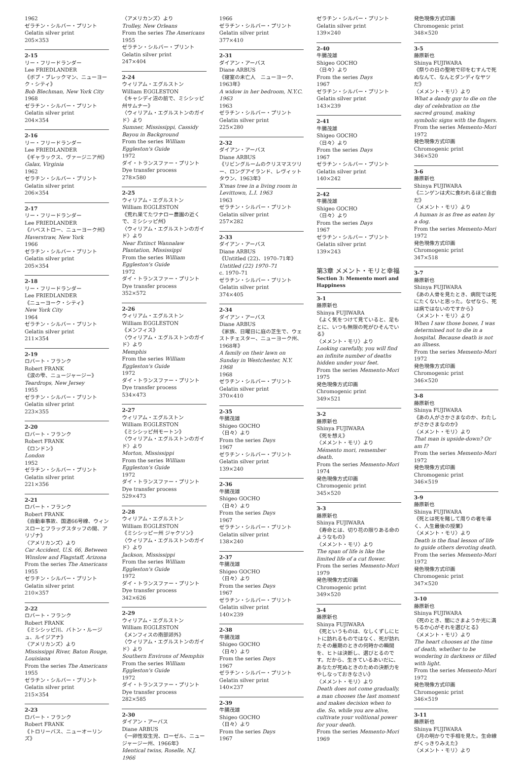1962
ゼラチン・シルバー・プリント
Gelatin silver print
205×353
2-15
リー・フリードランダー
Lee FRIEDLANDER
《ボブ・ブレックマン、ニューヨーク・シティ》
Bob Blechman, New York City
1968
ゼラチン・シルバー・プリント
Gelatin silver print
204×354
2-16
リー・フリードランダー
Lee FRIEDLANDER
《ギャラックス、ヴァージニア州》
Galax, Virginia
1962
ゼラチン・シルバー・プリント
Gelatin silver print
206×354
2-17
リー・フリードランダー
Lee FRIEDLANDER
《ハベストロー、ニューヨーク州》
Haverstraw, New York
1966
ゼラチン・シルバー・プリント
Gelatin silver print
205×354
2-18
リー・フリードランダー
Lee FRIEDLANDER
《ニューヨーク・シティ》
New York City
1964
ゼラチン・シルバー・プリント
Gelatin silver print
211×354
2-19
ロバート・フランク
Robert FRANK
《涙の雫、ニュージャージー》
Teardrops, New Jersey
1955
ゼラチン・シルバー・プリント
Gelatin silver print
223×355
2-20
ロバート・フランク
Robert FRANK
《ロンドン》
London
1952
ゼラチン・シルバー・プリント
Gelatin silver print
221×356
2-21
ロバート・フランク
Robert FRANK
《自動車事故、国道66号線、ウィンスローとフラッグスタッフの間、アリゾナ》
〈アメリカンズ〉より
Car Accident, U.S. 66, Between Winslow and Flagstaff, Arizona
From the series The Americans
1955
ゼラチン・シルバー・プリント
Gelatin silver print
210×357
2-22
ロバート・フランク
Robert FRANK
《ミシシッピ川、バトン・ルージュ、ルイジアナ》
〈アメリカンズ〉より
Mississippi River, Baton Rouge, Louisiana
From the series The Americans
1955
ゼラチン・シルバー・プリント
Gelatin silver print
215×354
2-23
ロバート・フランク
Robert FRANK
《トロリーバス、ニューオーリンズ》
〈アメリカンズ〉より
Trolley, New Orleans
From the series The Americans
1955
ゼラチン・シルバー・プリント
Gelatin silver print
247×404
2-24
ウィリアム・エグルストン
William EGGLESTON
《キャシディ沼の前で、ミシシッピ州サムナー》
〈ウィリアム・エグルストンのガイド〉より
Sumner, Mississippi, Cassidy Bayou in Background
From the series William Eggleston's Guide
1972
ダイ・トランスファー・プリント
Dye transfer process
278×580
2-25
ウィリアム・エグルストン
William EGGLESTON
《荒れ果てたワナロー農園の近くで、ミシシッピ州》
〈ウィリアム・エグルストンのガイド〉より
Near Extinct Wannalaw Plantation, Mississippi
From the series William Eggleston's Guide
1972
ダイ・トランスファー・プリント
Dye transfer process
352×572
2-26
ウィリアム・エグルストン
William EGGLESTON
《メンフィス》
〈ウィリアム・エグルストンのガイド〉より
Memphis
From the series William Eggleston's Guide
1972
ダイ・トランスファー・プリント
Dye transfer process
534×473
2-27
ウィリアム・エグルストン
William EGGLESTON
《ミシシッピ州モートン》
〈ウィリアム・エグルストンのガイド〉より
Morton, Mississippi
From the series William Eggleston's Guide
1972
ダイ・トランスファー・プリント
Dye transfer process
529×473
2-28
ウィリアム・エグルストン
William EGGLESTON
《ミシシッピー州 ジャクソン》
〈ウィリアム・エグルストンのガイド〉より
Jackson, Mississippi
From the series William Eggleston's Guide
1972
ダイ・トランスファー・プリント
Dye transfer process
342×626
2-29
ウィリアム・エグルストン
William EGGLESTON
《メンフィスの南部郊外》
〈ウィリアム・エグルストンのガイド〉より
Southern Environs of Memphis
From the series William Eggleston's Guide
1972
ダイ・トランスファー・プリント
Dye transfer process
282×585
2-30
ダイアン・アーバス
Diane ARBUS
《一卵性双生児、ローゼル、ニュージャージー州、1966年》
Identical twins, Roselle, N.J. 1966
1966
ゼラチン・シルバー・プリント
Gelatin silver print
377×410
2-31
ダイアン・アーバス
Diane ARBUS
《寝室の未亡人　ニューヨーク、1963年》
A widow in her bedroom, N.Y.C. 1963
1963
ゼラチン・シルバー・プリント
Gelatin silver print
225×280
2-32
ダイアン・アーバス
Diane ARBUS
《リビングルームのクリスマスツリー、ロングアイランド、レヴィットタウン、1963年》
X'mas tree in a living room in Levittown, L.I. 1963
1963
ゼラチン・シルバー・プリント
Gelatin silver print
257×282
2-33
ダイアン・アーバス
Diane ARBUS
《Untitled (22)、1970–71年》
Untitled (22) 1970–71
c. 1970–71
ゼラチン・シルバー・プリント
Gelatin silver print
374×405
2-34
ダイアン・アーバス
Diane ARBUS
《家族、日曜日に庭の芝生で、ウェストチェスター、ニューヨーク州、1968年》
A family on their lawn on Sunday in Westchester, N.Y. 1968
1968
ゼラチン・シルバー・プリント
Gelatin silver print
370×410
2-35
牛腸茂雄
Shigeo GOCHO
〈日々〉より
From the series Days
1967
ゼラチン・シルバー・プリント
Gelatin silver print
139×240
2-36
牛腸茂雄
Shigeo GOCHO
〈日々〉より
From the series Days
1967
ゼラチン・シルバー・プリント
Gelatin silver print
138×240
2-37
牛腸茂雄
Shigeo GOCHO
〈日々〉より
From the series Days
1967
ゼラチン・シルバー・プリント
Gelatin silver print
140×239
2-38
牛腸茂雄
Shigeo GOCHO
〈日々〉より
From the series Days
1967
ゼラチン・シルバー・プリント
Gelatin silver print
140×237
2-39
牛腸茂雄
Shigeo GOCHO
〈日々〉より
From the series Days
1967
ゼラチン・シルバー・プリント
Gelatin silver print
139×240
2-40
牛腸茂雄
Shigeo GOCHO
〈日々〉より
From the series Days
1967
ゼラチン・シルバー・プリント
Gelatin silver print
143×239
2-41
牛腸茂雄
Shigeo GOCHO
〈日々〉より
From the series Days
1967
ゼラチン・シルバー・プリント
Gelatin silver print
140×242
2-42
牛腸茂雄
Shigeo GOCHO
〈日々〉より
From the series Days
1967
ゼラチン・シルバー・プリント
Gelatin silver print
139×243
第3章 メメント・モリと幸福
Section 3: Memento mori and Happiness
3-1
藤原新也
Shinya FUJIWARA
《よく気をつけて見ていると、足もとに、いつも無限の死がひそんでいる》
〈メメント・モリ〉より
Looking carefully, you will find an infinite number of deaths hidden under your feet.
From the series Memento-Mori
1975
発色現像方式印画
Chromogenic print
349×521
3-2
藤原新也
Shinya FUJIWARA
《死を想え》
〈メメント・モリ〉より
Mémento mori, remember death.
From the series Memento-Mori
1974
発色現像方式印画
Chromogenic print
345×520
3-3
藤原新也
Shinya FUJIWARA
《寿命とは、切り花の限りある命のようなもの》
〈メメント・モリ〉より
The span of life is like the limited life of a cut flower.
From the series Memento-Mori
1979
発色現像方式印画
Chromogenic print
349×520
3-4
藤原新也
Shinya FUJIWARA
《死というものは、なしくずしにヒトに訪れるものではなく、死が訪れたその最期のときの何時かの瞬間を、ヒトは決断し、選びとるのです。だから、生きているあいだに、あなたが死ぬときのための決断力をやしなっておきなさい》
〈メメント・モリ〉より
Death does not come gradually, a man chooses the last moment and makes decision when to die. So, while you are alive, cultivate your volitional power for your death.
From the series Memento-Mori
1969
発色現像方式印画
Chromogenic print
348×520
3-5
藤原新也
Shinya FUJIWARA
《祭りの日の聖地で印をむすんで死ぬなんて、なんとダンディなヤツだ》
〈メメント・モリ〉より
What a dandy guy to die on the day of celebration on the sacred ground, making symbolic signs with the fingers.
From the series Memento-Mori
1972
発色現像方式印画
Chromogenic print
346×520
3-6
藤原新也
Shinya FUJIWARA
《ニンゲンは犬に食われるほど自由だ》
〈メメント・モリ〉より
A human is as free as eaten by a dog.
From the series Memento-Mori
1972
発色現像方式印画
Chromogenic print
347×518
3-7
藤原新也
Shinya FUJIWARA
《あの人骨を見たとき、病院では死にたくないと思った。なぜなら、死は病ではないのですから》
〈メメント・モリ〉より
When I saw those bones, I was determined not to die in a hospital. Because death is not an illness.
From the series Memento-Mori
1972
発色現像方式印画
Chromogenic print
346×520
3-8
藤原新也
Shinya FUJIWARA
《あの人がさかさまなのか、わたしがさかさまなのか》
〈メメント・モリ〉より
That man is upside-down? Or am I?
From the series Memento-Mori
1972
発色現像方式印画
Chromogenic print
346×519
3-9
藤原新也
Shinya FUJIWARA
《死とは死を賭して周りの者を導く、人生最後の授業》
〈メメント・モリ〉より
Death is the final lesson of life to guide others devoting death.
From the series Memento-Mori
1972
発色現像方式印画
Chromogenic print
347×520
3-10
藤原新也
Shinya FUJIWARA
《死のとき、闇にさまようか光に満ちるか心がそれを選びとる》
〈メメント・モリ〉より
The heart chooses at the time of death, whether to be wondering in darkness or filled with light.
From the series Memento-Mori
1972
発色現像方式印画
Chromogenic print
346×519
3-11
藤原新也
Shinya FUJIWARA
《月の明かりで手相を見た。生命線がくっきりみえた》
〈メメント・モリ〉より